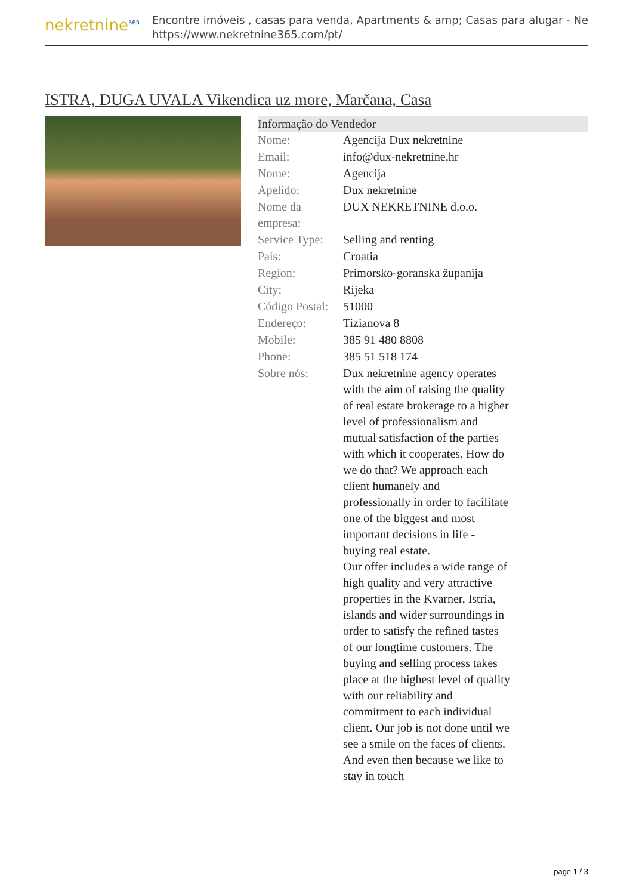nekretnine<sup>365</sup>
Encontre imóveis , casas para venda, Apartments & amp; Casas para alugar - Ne
https://www.nekretnine365.com/pt/
ISTRA, DUGA UVALA Vikendica uz more, Marčana, Casa
Informação do Vendedor
| Nome: | Agencija Dux nekretnine |
| Email: | info@dux-nekretnine.hr |
| Nome: | Agencija |
| Apelido: | Dux nekretnine |
| Nome da empresa: | DUX NEKRETNINE d.o.o. |
| Service Type: | Selling and renting |
| País: | Croatia |
| Region: | Primorsko-goranska županija |
| City: | Rijeka |
| Código Postal: | 51000 |
| Endereço: | Tizianova 8 |
| Mobile: | 385 91 480 8808 |
| Phone: | 385 51 518 174 |
| Sobre nós: | Dux nekretnine agency operates with the aim of raising the quality of real estate brokerage to a higher level of professionalism and mutual satisfaction of the parties with which it cooperates. How do we do that? We approach each client humanely and professionally in order to facilitate one of the biggest and most important decisions in life - buying real estate. Our offer includes a wide range of high quality and very attractive properties in the Kvarner, Istria, islands and wider surroundings in order to satisfy the refined tastes of our longtime customers. The buying and selling process takes place at the highest level of quality with our reliability and commitment to each individual client. Our job is not done until we see a smile on the faces of clients. And even then because we like to stay in touch |
page 1 / 3